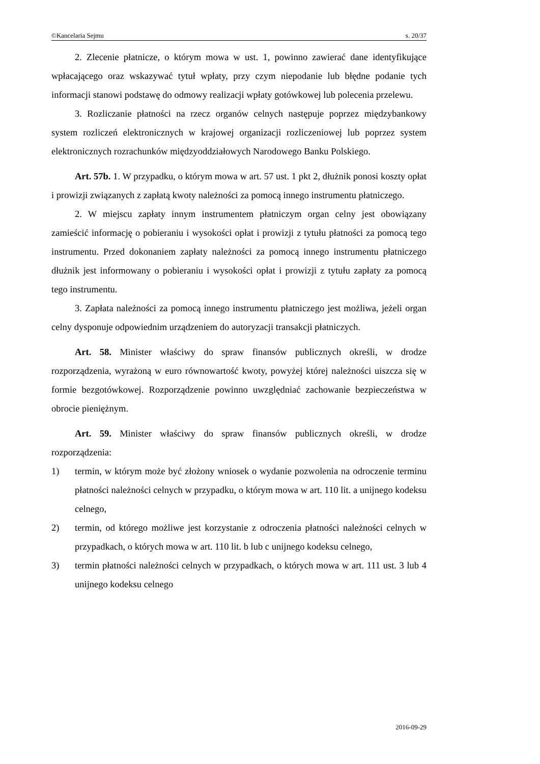©Kancelaria Sejmu s. 20/37
2. Zlecenie płatnicze, o którym mowa w ust. 1, powinno zawierać dane identyfikujące wpłacającego oraz wskazywać tytuł wpłaty, przy czym niepodanie lub błędne podanie tych informacji stanowi podstawę do odmowy realizacji wpłaty gotówkowej lub polecenia przelewu.
3. Rozliczanie płatności na rzecz organów celnych następuje poprzez międzybankowy system rozliczeń elektronicznych w krajowej organizacji rozliczeniowej lub poprzez system elektronicznych rozrachunków międzyoddziałowych Narodowego Banku Polskiego.
Art. 57b. 1. W przypadku, o którym mowa w art. 57 ust. 1 pkt 2, dłużnik ponosi koszty opłat i prowizji związanych z zapłatą kwoty należności za pomocą innego instrumentu płatniczego.
2. W miejscu zapłaty innym instrumentem płatniczym organ celny jest obowiązany zamieścić informację o pobieraniu i wysokości opłat i prowizji z tytułu płatności za pomocą tego instrumentu. Przed dokonaniem zapłaty należności za pomocą innego instrumentu płatniczego dłużnik jest informowany o pobieraniu i wysokości opłat i prowizji z tytułu zapłaty za pomocą tego instrumentu.
3. Zapłata należności za pomocą innego instrumentu płatniczego jest możliwa, jeżeli organ celny dysponuje odpowiednim urządzeniem do autoryzacji transakcji płatniczych.
Art. 58. Minister właściwy do spraw finansów publicznych określi, w drodze rozporządzenia, wyrażoną w euro równowartość kwoty, powyżej której należności uiszcza się w formie bezgotówkowej. Rozporządzenie powinno uwzględniać zachowanie bezpieczeństwa w obrocie pieniężnym.
Art. 59. Minister właściwy do spraw finansów publicznych określi, w drodze rozporządzenia:
1) termin, w którym może być złożony wniosek o wydanie pozwolenia na odroczenie terminu płatności należności celnych w przypadku, o którym mowa w art. 110 lit. a unijnego kodeksu celnego,
2) termin, od którego możliwe jest korzystanie z odroczenia płatności należności celnych w przypadkach, o których mowa w art. 110 lit. b lub c unijnego kodeksu celnego,
3) termin płatności należności celnych w przypadkach, o których mowa w art. 111 ust. 3 lub 4 unijnego kodeksu celnego
2016-09-29